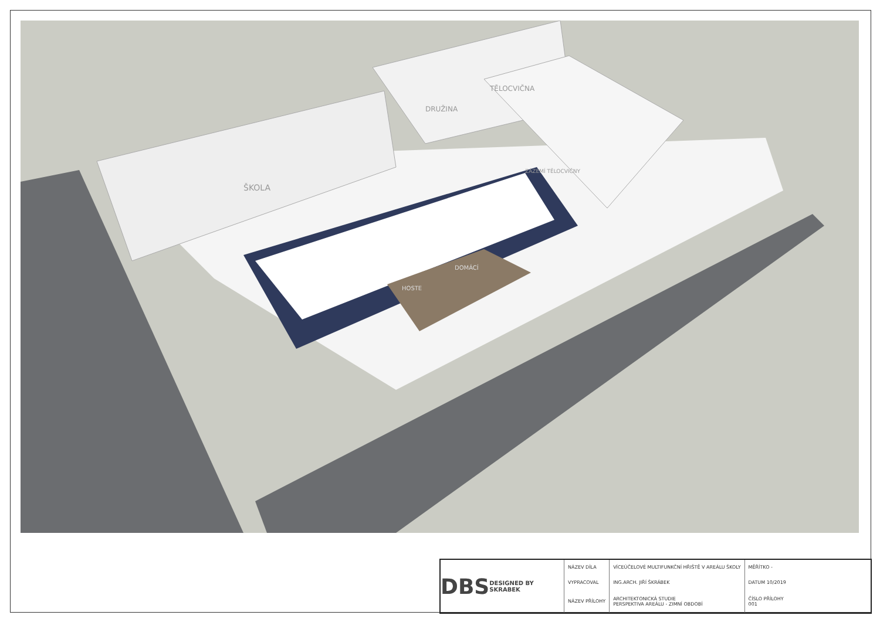ŠKOLA
DRUŽINA
TĚLOCVIČNA
ZÁZEMÍ TĚLOCVIČNY
HOSTE
DOMÁCÍ
DBS DESIGNED BY SKRABEK
| NÁZEV DÍLA | VÍCEÚČELOVÉ MULTIFUNKČNÍ HŘIŠTĚ V AREÁLU ŠKOLY | MĚŘÍTKO - |
| VYPRACOVAL | ING.ARCH. JIŘÍ ŠKRÁBEK | DATUM 10/2019 |
| NÁZEV PŘÍLOHY | ARCHITEKTONICKÁ STUDIE PERSPEKTIVA AREÁLU - ZIMNÍ OBDOBÍ | ČÍSLO PŘÍLOHY 001 |